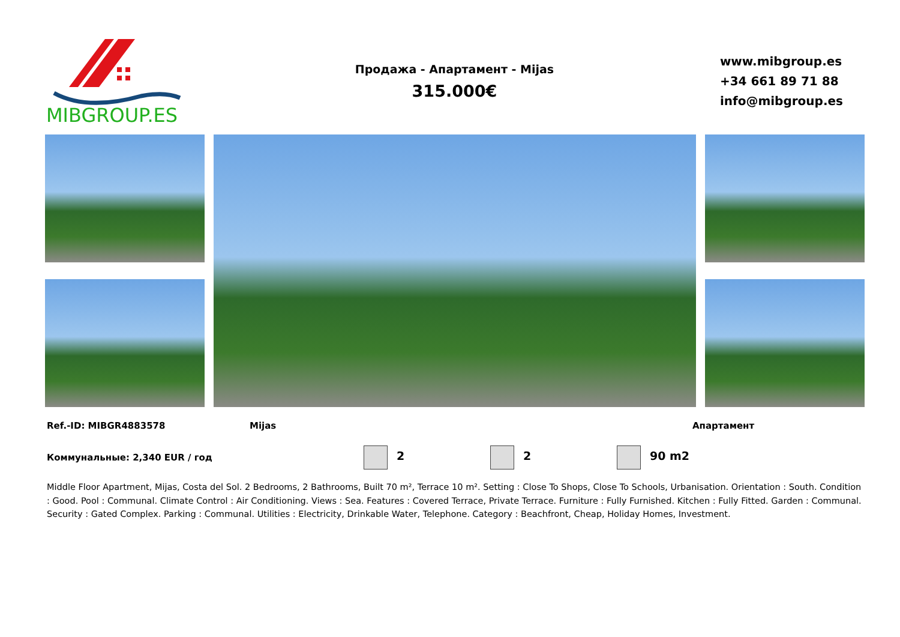MIBGROUP.ES
Продажа - Апартамент - Mijas
315.000€
www.mibgroup.es
+34 661 89 71 88
info@mibgroup.es
Ref.-ID: MIBGR4883578 Mijas Апартамент
Коммунальные: 2,340 EUR / год 2 2 90 m2
Middle Floor Apartment, Mijas, Costa del Sol. 2 Bedrooms, 2 Bathrooms, Built 70 m², Terrace 10 m². Setting : Close To Shops, Close To Schools, Urbanisation. Orientation : South. Condition : Good. Pool : Communal. Climate Control : Air Conditioning. Views : Sea. Features : Covered Terrace, Private Terrace. Furniture : Fully Furnished. Kitchen : Fully Fitted. Garden : Communal. Security : Gated Complex. Parking : Communal. Utilities : Electricity, Drinkable Water, Telephone. Category : Beachfront, Cheap, Holiday Homes, Investment.